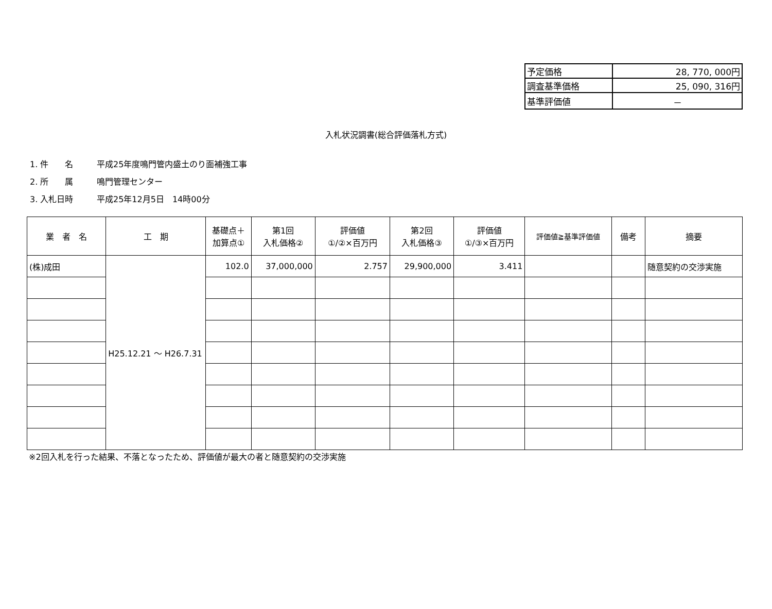| 予定価格 | 28, 770, 000円 |
| 調査基準価格 | 25, 090, 316円 |
| 基準評価値 | － |
入札状況調書(総合評価落札方式)
1. 件　　名 平成25年度鳴門管内盛土のり面補強工事
2. 所　　属 鳴門管理センター
3. 入札日時 平成25年12月5日　14時00分
| 業 者 名 | 工 期 | 基礎点＋ 加算点① | 第1回 入札価格② | 評価値 ①/②×百万円 | 第2回 入札価格③ | 評価値 ①/③×百万円 | 評価値≧基準評価値 | 備考 | 摘要 |
| --- | --- | --- | --- | --- | --- | --- | --- | --- | --- |
| (株)成田 | H25.12.21 ～ H26.7.31 | 102.0 | 37,000,000 | 2.757 | 29,900,000 | 3.411 | | | 随意契約の交渉実施 |
※2回入札を行った結果、不落となったため、評価値が最大の者と随意契約の交渉実施